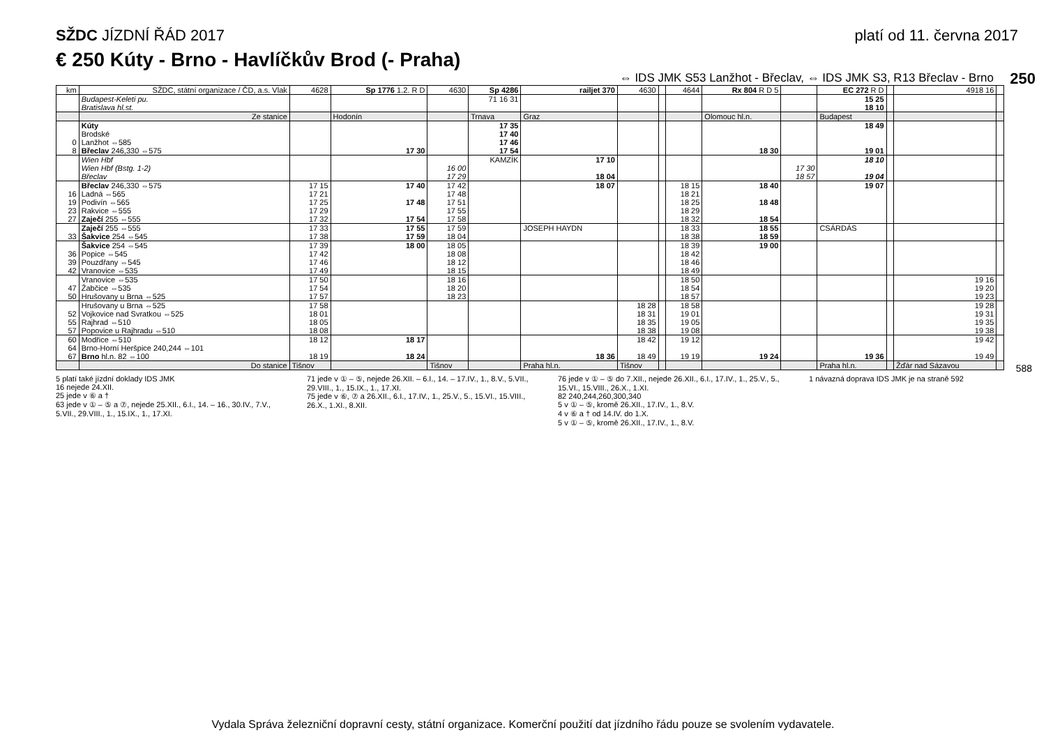SŽDC JÍZDNÍ ŘÁD 2017 platí od 11. června 2017
€ 250 Kúty - Brno - Havlíčkův Brod (- Praha)
⇔ IDS JMK S53 Lanžhot - Břeclav, ⇔ IDS JMK S3, R13 Břeclav - Brno
250
588
| km | SŽDC, státní organizace / ČD, a.s. Vlak | 4628 | Sp 1776 1.2. R D | 4630 | Sp 4286 | railjet 370 | 4630 | | 4644 | Rx 804 R D 5 | | EC 272 R D | | 4918 16 | |
| --- | --- | --- | --- | --- | --- | --- | --- | --- | --- | --- | --- | --- | --- | --- | --- |
| | Budapest-Keleti pu. Bratislava hl.st. | | | | 71 16 31 | | | | | | | 15 25 18 10 | | | |
| | Ze stanice | | Hodonín | | Trnava | Graz | | | | Olomouc hl.n. | | Budapest | | | |
| 0 8 | Kúty Brodské Lanžhot ⇔585 Břeclav 246,330 ⇔575 | | 17 30 | | 17 35 17 40 17 46 17 54 | | | | | 18 30 | | 18 49 19 01 | | | |
| | Wien Hbf Wien Hbf (Bstg. 1-2) Břeclav | | | 16 00 17 29 | KAMZÍK | 17 10 18 04 | | | | | 17 30 18 57 | 18 10 19 04 | | | |
| 16 19 23 27 | Břeclav 246,330 ⇔575 Ladná ⇔565 Podivín ⇔565 Rakvice ⇔555 Zaječí 255 ⇔555 | 17 15 17 21 17 25 17 29 17 32 | 17 40 17 48 17 54 | 17 42 17 48 17 51 17 55 17 58 | | 18 07 | | | 18 15 18 21 18 25 18 29 18 32 | 18 40 18 48 18 54 | | 19 07 | | | |
| 33 | Zaječí 255 ⇔555 Šakvice 254 ⇔545 | 17 33 17 38 | 17 55 17 59 | 17 59 18 04 | | JOSEPH HAYDN | | | 18 33 18 38 | 18 55 18 59 | | CSÁRDÁS | | | |
| 36 39 42 | Šakvice 254 ⇔545 Popice ⇔545 Pouzdřany ⇔545 Vranovice ⇔535 | 17 39 17 42 17 46 17 49 | 18 00 | 18 05 18 08 18 12 18 15 | | | | | 18 39 18 42 18 46 18 49 | 19 00 | | | | | |
| 47 50 | Vranovice ⇔535 Žabčice ⇔535 Hrušovany u Brna ⇔525 | 17 50 17 54 17 57 | | 18 16 18 20 18 23 | | | | | 18 50 18 54 18 57 | | | | | 19 16 19 20 19 23 | |
| 52 55 57 | Hrušovany u Brna ⇔525 Vojkovice nad Svratkou ⇔525 Rajhrad ⇔510 Popovice u Rajhradu ⇔510 | 17 58 18 01 18 05 18 08 | | | | | 18 28 18 31 18 35 18 38 | | 18 58 19 01 19 05 19 08 | | | | | 19 28 19 31 19 35 19 38 | |
| 60 64 67 | Modřice ⇔510 Brno-Horní Heršpice 240,244 ⇔101 Brno hl.n. 82 ⇔100 | 18 12 18 19 | 18 17 18 24 | | | 18 36 | 18 42 18 49 | | 19 12 19 19 | 19 24 | | 19 36 | | 19 42 19 49 | |
| | Do stanice | Tišnov | | Tišnov | | Praha hl.n. | Tišnov | | | | | Praha hl.n. | | Žďár nad Sázavou | |
5 platí také jízdní doklady IDS JMK
16 nejede 24.XII.
25 jede v ⑥ a †
63 jede v ① – ⑤ a ⑦, nejede 25.XII., 6.I., 14. – 16., 30.IV., 7.V., 5.VII., 29.VIII., 1., 15.IX., 1., 17.XI.
71 jede v ① – ⑤, nejede 26.XII. – 6.I., 14. – 17.IV., 1., 8.V., 5.VII., 29.VIII., 1., 15.IX., 1., 17.XI.
75 jede v ⑥, ⑦ a 26.XII., 6.I., 17.IV., 1., 25.V., 5., 15.VI., 15.VIII., 26.X., 1.XI., 8.XII.
76 jede v ① – ⑤ do 7.XII., nejede 26.XII., 6.I., 17.IV., 1., 25.V., 5., 15.VI., 15.VIII., 26.X., 1.XI.
82 240,244,260,300,340
5 v ① – ⑤, kromě 26.XII., 17.IV., 1., 8.V.
4 v ⑥ a † od 14.IV. do 1.X.
5 v ① – ⑤, kromě 26.XII., 17.IV., 1., 8.V.
1 návazná doprava IDS JMK je na straně 592
Vydala Správa železniční dopravní cesty, státní organizace. Komerční použití dat jízdního řádu pouze se svolením vydavatele.